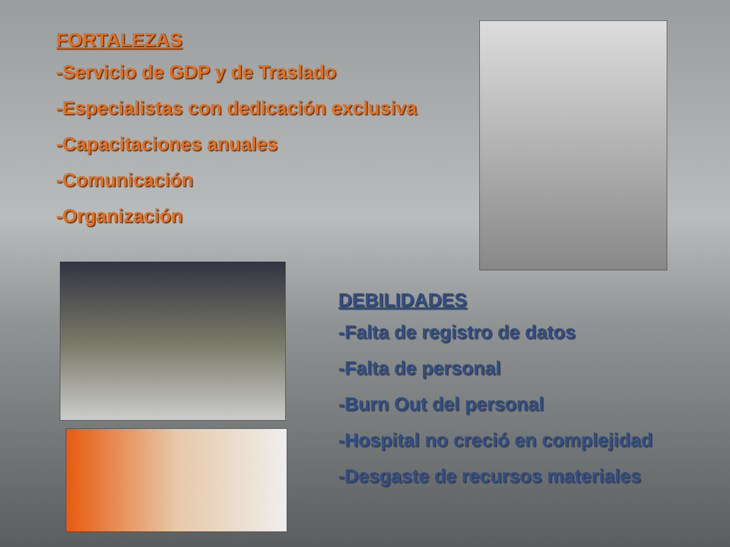FORTALEZAS
-Servicio de GDP y de Traslado
-Especialistas con dedicación exclusiva
-Capacitaciones anuales
-Comunicación
-Organización
DEBILIDADES
-Falta de registro de datos
-Falta de personal
-Burn Out del personal
-Hospital no creció en complejidad
-Desgaste de recursos materiales